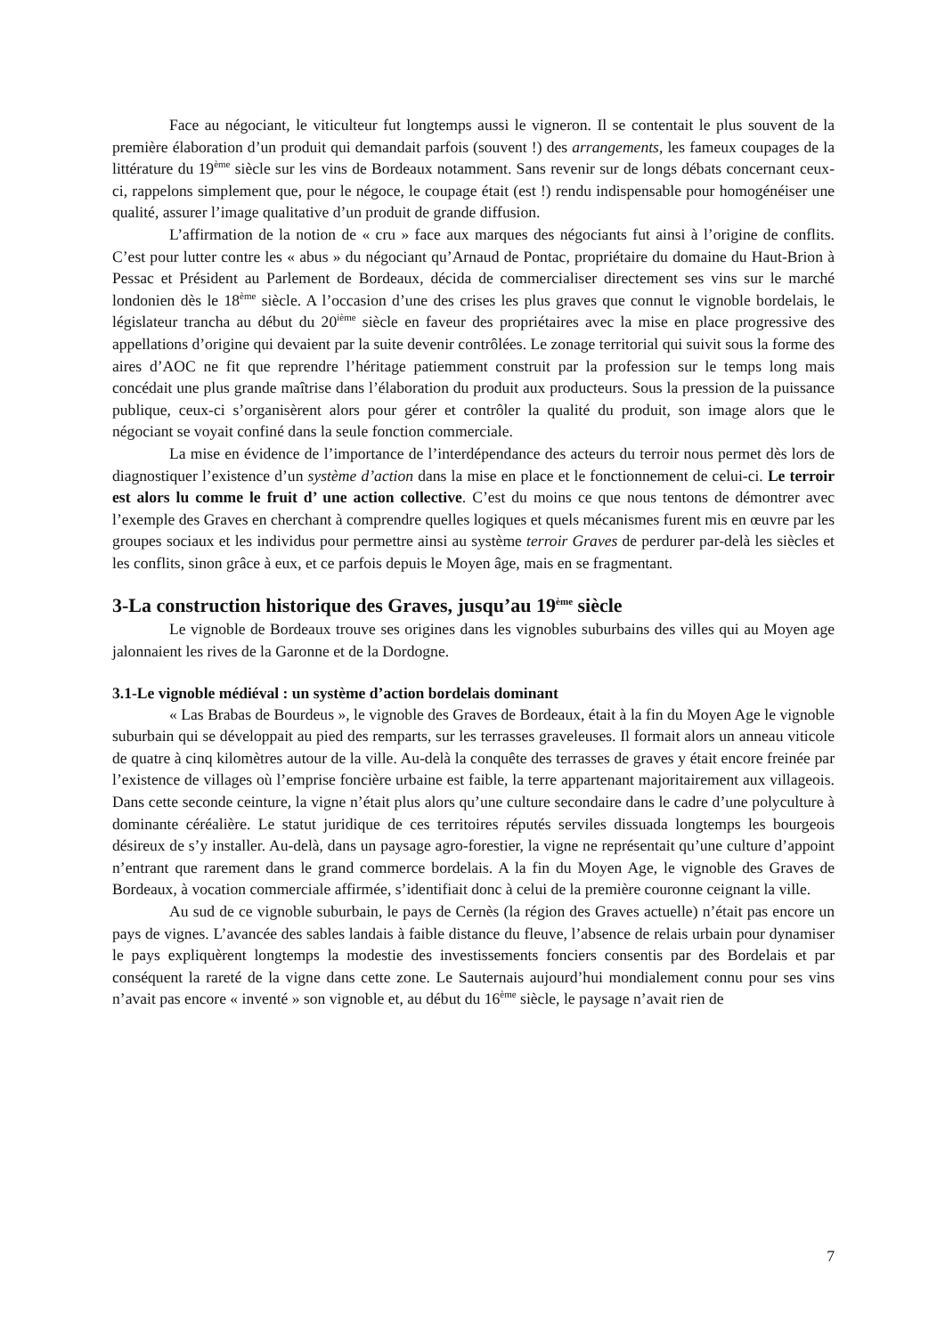Face au négociant, le viticulteur fut longtemps aussi le vigneron. Il se contentait le plus souvent de la première élaboration d’un produit qui demandait parfois (souvent !) des arrangements, les fameux coupages de la littérature du 19<sup>ème</sup> siècle sur les vins de Bordeaux notamment. Sans revenir sur de longs débats concernant ceux-ci, rappelons simplement que, pour le négoce, le coupage était (est !) rendu indispensable pour homogénéiser une qualité, assurer l’image qualitative d’un produit de grande diffusion.
L’affirmation de la notion de « cru » face aux marques des négociants fut ainsi à l’origine de conflits. C’est pour lutter contre les « abus » du négociant qu’Arnaud de Pontac, propriétaire du domaine du Haut-Brion à Pessac et Président au Parlement de Bordeaux, décida de commercialiser directement ses vins sur le marché londonien dès le 18<sup>ème</sup> siècle. A l’occasion d’une des crises les plus graves que connut le vignoble bordelais, le législateur trancha au début du 20<sup>ième</sup> siècle en faveur des propriétaires avec la mise en place progressive des appellations d’origine qui devaient par la suite devenir contrôlées. Le zonage territorial qui suivit sous la forme des aires d’AOC ne fit que reprendre l’héritage patiemment construit par la profession sur le temps long mais concédait une plus grande maîtrise dans l’élaboration du produit aux producteurs. Sous la pression de la puissance publique, ceux-ci s’organisèrent alors pour gérer et contrôler la qualité du produit, son image alors que le négociant se voyait confiné dans la seule fonction commerciale.
La mise en évidence de l’importance de l’interdépendance des acteurs du terroir nous permet dès lors de diagnostiquer l’existence d’un système d’action dans la mise en place et le fonctionnement de celui-ci. Le terroir est alors lu comme le fruit d’ une action collective. C’est du moins ce que nous tentons de démontrer avec l’exemple des Graves en cherchant à comprendre quelles logiques et quels mécanismes furent mis en œuvre par les groupes sociaux et les individus pour permettre ainsi au système terroir Graves de perdurer par-delà les siècles et les conflits, sinon grâce à eux, et ce parfois depuis le Moyen âge, mais en se fragmentant.
3-La construction historique des Graves, jusqu’au 19<sup>ème</sup> siècle
Le vignoble de Bordeaux trouve ses origines dans les vignobles suburbains des villes qui au Moyen age jalonnaient les rives de la Garonne et de la Dordogne.
3.1-Le vignoble médiéval : un système d’action bordelais dominant
« Las Brabas de Bourdeus », le vignoble des Graves de Bordeaux, était à la fin du Moyen Age le vignoble suburbain qui se développait au pied des remparts, sur les terrasses graveleuses. Il formait alors un anneau viticole de quatre à cinq kilomètres autour de la ville. Au-delà la conquête des terrasses de graves y était encore freinée par l’existence de villages où l’emprise foncière urbaine est faible, la terre appartenant majoritairement aux villageois. Dans cette seconde ceinture, la vigne n’était plus alors qu’une culture secondaire dans le cadre d’une polyculture à dominante céréalière. Le statut juridique de ces territoires réputés serviles dissuada longtemps les bourgeois désireux de s’y installer. Au-delà, dans un paysage agro-forestier, la vigne ne représentait qu’une culture d’appoint n’entrant que rarement dans le grand commerce bordelais. A la fin du Moyen Age, le vignoble des Graves de Bordeaux, à vocation commerciale affirmée, s’identifiait donc à celui de la première couronne ceignant la ville.
Au sud de ce vignoble suburbain, le pays de Cernès (la région des Graves actuelle) n’était pas encore un pays de vignes. L’avancée des sables landais à faible distance du fleuve, l’absence de relais urbain pour dynamiser le pays expliquèrent longtemps la modestie des investissements fonciers consentis par des Bordelais et par conséquent la rareté de la vigne dans cette zone. Le Sauternais aujourd’hui mondialement connu pour ses vins n’avait pas encore « inventé » son vignoble et, au début du 16<sup>ème</sup> siècle, le paysage n’avait rien de
7